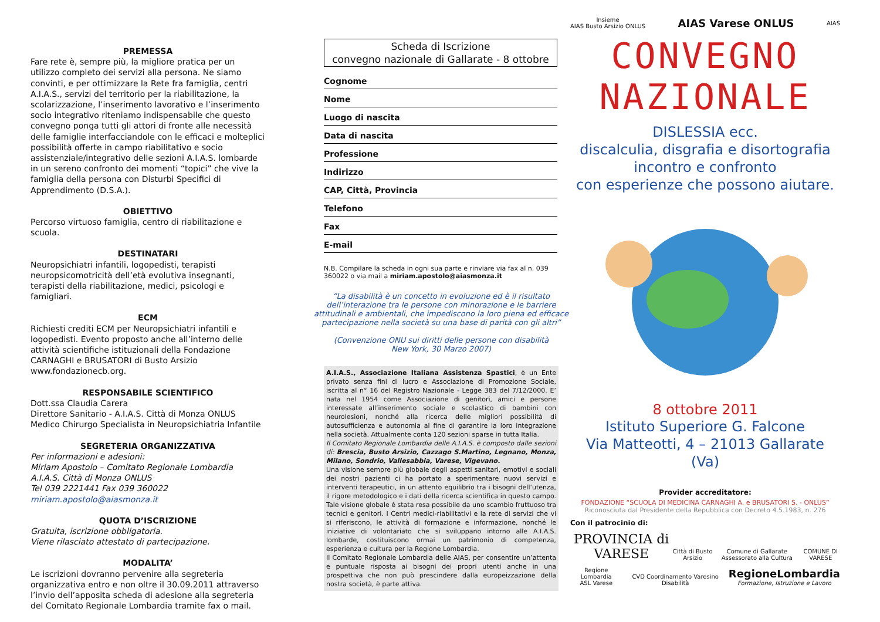PREMESSA
Fare rete è, sempre più, la migliore pratica per un utilizzo completo dei servizi alla persona. Ne siamo convinti, e per ottimizzare la Rete fra famiglia, centri A.I.A.S., servizi del territorio per la riabilitazione, la scolarizzazione, l’inserimento lavorativo e l’inserimento socio integrativo riteniamo indispensabile che questo convegno ponga tutti gli attori di fronte alle necessità delle famiglie interfacciandole con le efficaci e molteplici possibilità offerte in campo riabilitativo e socio assistenziale/integrativo delle sezioni A.I.A.S. lombarde in un sereno confronto dei momenti “topici” che vive la famiglia della persona con Disturbi Specifici di Apprendimento (D.S.A.).
OBIETTIVO
Percorso virtuoso famiglia, centro di riabilitazione e scuola.
DESTINATARI
Neuropsichiatri infantili, logopedisti, terapisti neuropsicomotricità dell’età evolutiva insegnanti, terapisti della riabilitazione, medici, psicologi e famigliari.
ECM
Richiesti crediti ECM per Neuropsichiatri infantili e logopedisti. Evento proposto anche all’interno delle attività scientifiche istituzionali della Fondazione CARNAGHI e BRUSATORI di Busto Arsizio www.fondazionecb.org.
RESPONSABILE SCIENTIFICO
Dott.ssa Claudia Carera
Direttore Sanitario - A.I.A.S. Città di Monza ONLUS
Medico Chirurgo Specialista in Neuropsichiatria Infantile
SEGRETERIA ORGANIZZATIVA
Per informazioni e adesioni:
Miriam Apostolo – Comitato Regionale Lombardia
A.I.A.S. Città di Monza ONLUS
Tel 039 2221441 Fax 039 360022
miriam.apostolo@aiasmonza.it
QUOTA D’ISCRIZIONE
Gratuita, iscrizione obbligatoria.
Viene rilasciato attestato di partecipazione.
MODALITA’
Le iscrizioni dovranno pervenire alla segreteria organizzativa entro e non oltre il 30.09.2011 attraverso l’invio dell’apposita scheda di adesione alla segreteria del Comitato Regionale Lombardia tramite fax o mail.
Scheda di Iscrizione
convegno nazionale di Gallarate - 8 ottobre
Cognome
Nome
Luogo di nascita
Data di nascita
Professione
Indirizzo
CAP, Città, Provincia
Telefono
Fax
E-mail
N.B. Compilare la scheda in ogni sua parte e rinviare via fax al n. 039 360022 o via mail a miriam.apostolo@aiasmonza.it
“La disabilità è un concetto in evoluzione ed è il risultato dell’interazione tra le persone con minorazione e le barriere attitudinali e ambientali, che impediscono la loro piena ed efficace partecipazione nella società su una base di parità con gli altri”
(Convenzione ONU sui diritti delle persone con disabilità
New York, 30 Marzo 2007)
A.I.A.S., Associazione Italiana Assistenza Spastici, è un Ente privato senza fini di lucro e Associazione di Promozione Sociale, iscritta al n° 16 del Registro Nazionale - Legge 383 del 7/12/2000. E’ nata nel 1954 come Associazione di genitori, amici e persone interessate all’inserimento sociale e scolastico di bambini con neurolesioni, nonché alla ricerca delle migliori possibilità di autosufficienza e autonomia al fine di garantire la loro integrazione nella società. Attualmente conta 120 sezioni sparse in tutta Italia.
Il Comitato Regionale Lombardia delle A.I.A.S. è composto dalle sezioni di: Brescia, Busto Arsizio, Cazzago S.Martino, Legnano, Monza, Milano, Sondrio, Vallesabbia, Varese, Vigevano.
Una visione sempre più globale degli aspetti sanitari, emotivi e sociali dei nostri pazienti ci ha portato a sperimentare nuovi servizi e interventi terapeutici, in un attento equilibrio tra i bisogni dell’utenza, il rigore metodologico e i dati della ricerca scientifica in questo campo. Tale visione globale è stata resa possibile da uno scambio fruttuoso tra tecnici e genitori. I Centri medici-riabilitativi e la rete di servizi che vi si riferiscono, le attività di formazione e informazione, nonché le iniziative di volontariato che si sviluppano intorno alle A.I.A.S. lombarde, costituiscono ormai un patrimonio di competenza, esperienza e cultura per la Regione Lombardia.
Il Comitato Regionale Lombardia delle AIAS, per consentire un’attenta e puntuale risposta ai bisogni dei propri utenti anche in una prospettiva che non può prescindere dalla europeizzazione della nostra società, è parte attiva.
Insieme
AIAS Busto Arsizio ONLUS AIAS Varese ONLUS AIAS
CONVEGNO NAZIONALE
DISLESSIA ecc.
discalculia, disgrafia e disortografia
incontro e confronto
con esperienze che possono aiutare.
8 ottobre 2011
Istituto Superiore G. Falcone
Via Matteotti, 4 – 21013 Gallarate (Va)
Provider accreditatore:
FONDAZIONE “SCUOLA DI MEDICINA CARNAGHI A. e BRUSATORI S. - ONLUS”
Riconosciuta dal Presidente della Repubblica con Decreto 4.5.1983, n. 276
Con il patrocinio di:
PROVINCIA di VARESE Città di Busto Arsizio Comune di Gallarate Assessorato alla Cultura COMUNE DI VARESE
Regione Lombardia
ASL Varese CVD Coordinamento Varesino Disabilità RegioneLombardia
Formazione, Istruzione e Lavoro